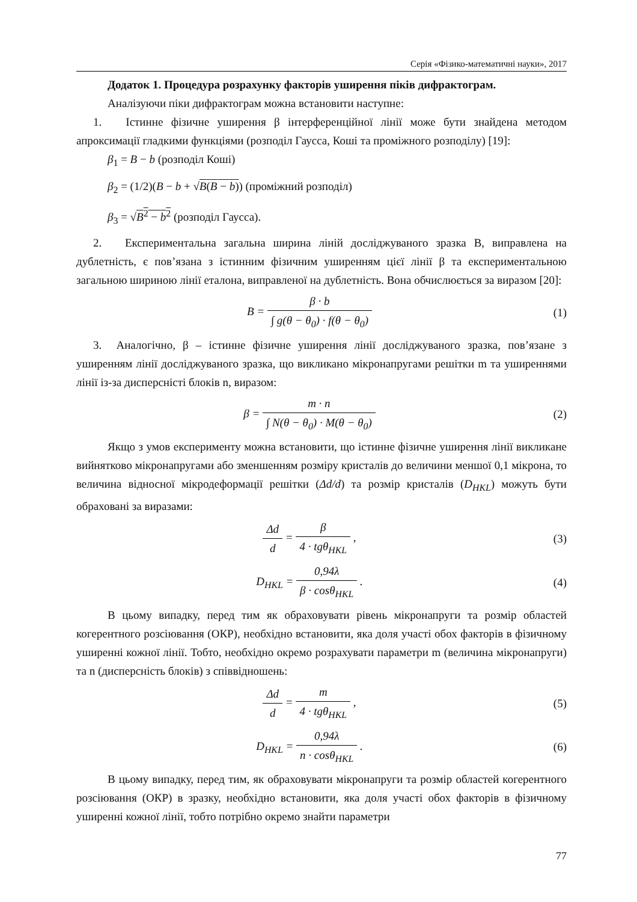Серія «Фізико-математичні науки», 2017
Додаток 1. Процедура розрахунку факторів уширення піків дифрактограм.
Аналізуючи піки дифрактограм можна встановити наступне:
1. Істинне фізичне уширення β інтерференційної лінії може бути знайдена методом апроксимації гладкими функціями (розподіл Гаусса, Коші та проміжного розподілу) [19]:
β<sub>1</sub> = B − b (розподіл Коші)
β<sub>2</sub> = (1/2)(B − b + √B(B − b)) (проміжний розподіл)
β<sub>3</sub> = √B<sup>2</sup> − b<sup>2</sup> (розподіл Гаусса).
2. Експериментальна загальна ширина ліній досліджуваного зразка В, виправлена на дублетність, є пов’язана з істинним фізичним уширенням цієї лінії β та експериментальною загальною шириною лінії еталона, виправленої на дублетність. Вона обчислюється за виразом [20]:
B = β · b ∫ g(θ − θ<sub>0</sub>) · f(θ − θ<sub>0</sub>)
(1)
3. Аналогічно, β – істинне фізичне уширення лінії досліджуваного зразка, пов’язане з уширенням лінії досліджуваного зразка, що викликано мікронапругами решітки m та уширеннями лінії із-за дисперсністі блоків n, виразом:
β = m · n ∫ N(θ − θ<sub>0</sub>) · M(θ − θ<sub>0</sub>)
(2)
Якщо з умов експерименту можна встановити, що істинне фізичне уширення лінії викликане вийнятково мікронапругами або зменшенням розміру кристалів до величини меншої 0,1 мікрона, то величина відносної мікродеформації решітки (Δd/d) та розмір кристалів (D<sub>HKL</sub>) можуть бути обраховані за виразами:
Δd d = β 4 · tgθ<sub>HKL</sub> , (3)
D<sub>HKL</sub> = 0,94λ β · cosθ<sub>HKL</sub> . (4)
В цьому випадку, перед тим як обраховувати рівень мікронапруги та розмір областей когерентного розсіювання (ОКР), необхідно встановити, яка доля участі обох факторів в фізичному уширенні кожної лінії. Тобто, необхідно окремо розрахувати параметри m (величина мікронапруги) та n (дисперсність блоків) з співвідношень:
Δd d = m 4 · tgθ<sub>HKL</sub> , (5)
D<sub>HKL</sub> = 0,94λ n · cosθ<sub>HKL</sub> . (6)
В цьому випадку, перед тим, як обраховувати мікронапруги та розмір областей когерентного розсіювання (ОКР) в зразку, необхідно встановити, яка доля участі обох факторів в фізичному уширенні кожної лінії, тобто потрібно окремо знайти параметри
77